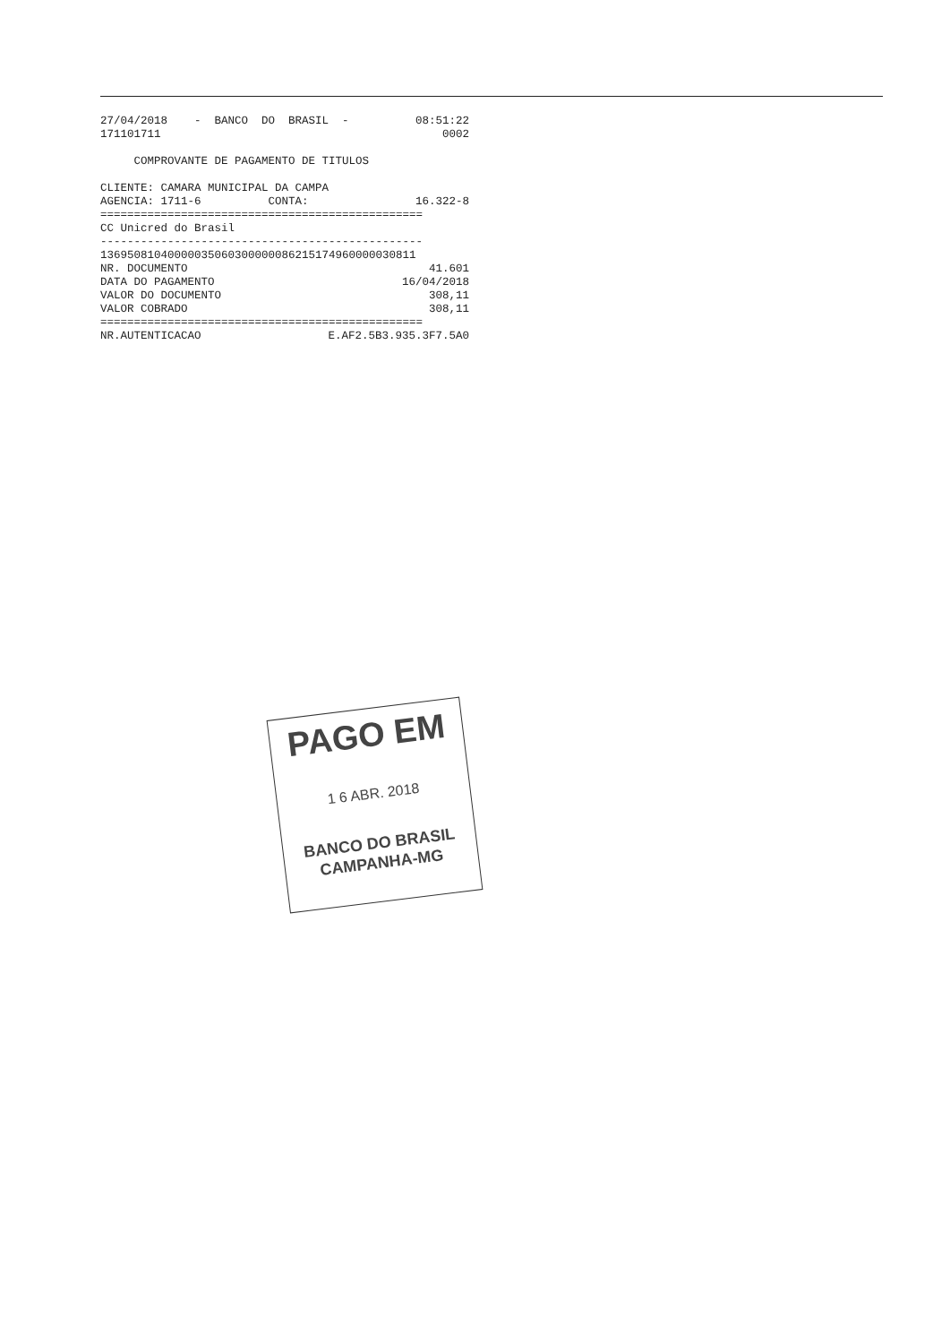27/04/2018 - BANCO DO BRASIL - 08:51:22
171101711 0002
COMPROVANTE DE PAGAMENTO DE TITULOS
CLIENTE: CAMARA MUNICIPAL DA CAMPA
AGENCIA: 1711-6 CONTA: 16.322-8
================================================
CC Unicred do Brasil
------------------------------------------------
13695081040000035060300000086215174960000030811
NR. DOCUMENTO 41.601
DATA DO PAGAMENTO 16/04/2018
VALOR DO DOCUMENTO 308,11
VALOR COBRADO 308,11
================================================
NR.AUTENTICACAO E.AF2.5B3.935.3F7.5A0
PAGO EM
1 6 ABR. 2018
BANCO DO BRASIL
CAMPANHA-MG